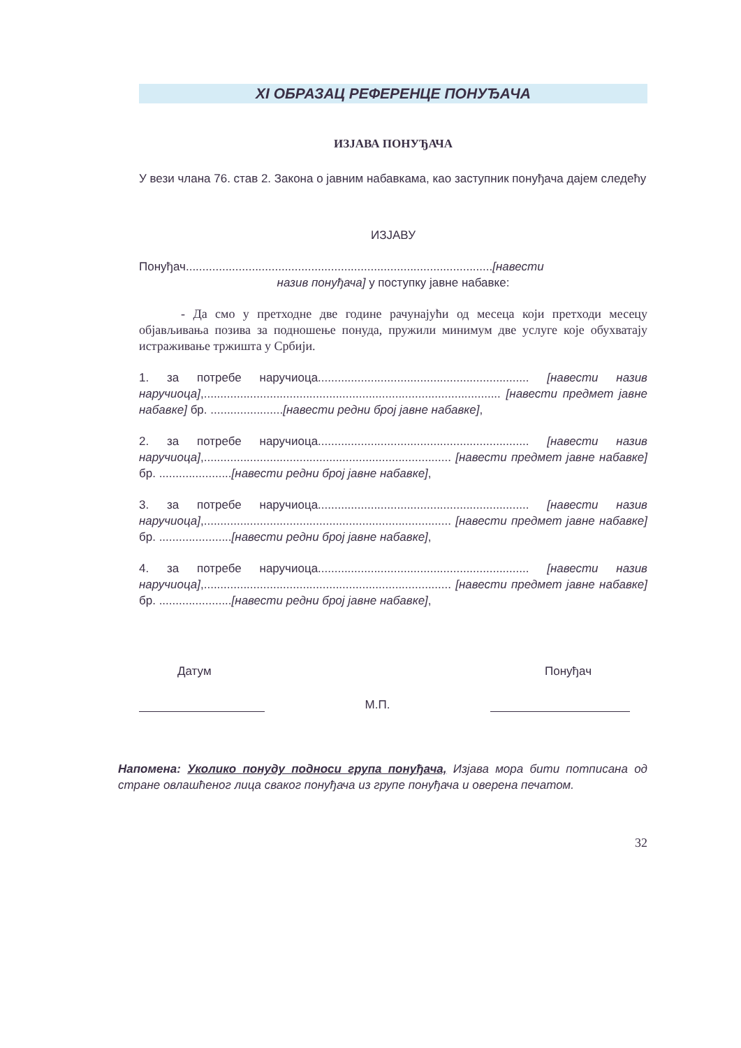XI ОБРАЗАЦ РЕФЕРЕНЦЕ ПОНУЂАЧА
ИЗЈАВА ПОНУЂАЧА
У вези члана 76. став 2. Закона о јавним набавкама, као заступник понуђача дајем следећу
ИЗЈАВУ
Понуђач.............................................................................................[навести
назив понуђача] у поступку јавне набавке:
- Да смо у претходне две године рачунајући од месеца који претходи месецу објављивања позива за подношење понуда, пружили минимум две услуге које обухватају истраживање тржишта у Србији.
1. за потребе наручиоца................................................................ [навести назив наручиоца],.......................................................................................... [навести предмет јавне набавке] бр. ......................[навести редни број јавне набавке],
2. за потребе наручиоца................................................................ [навести назив наручиоца],........................................................................... [навести предмет јавне набавке] бр. ......................[навести редни број јавне набавке],
3. за потребе наручиоца................................................................ [навести назив наручиоца],........................................................................... [навести предмет јавне набавке] бр. ......................[навести редни број јавне набавке],
4. за потребе наручиоца................................................................ [навести назив наручиоца],........................................................................... [навести предмет јавне набавке] бр. ......................[навести редни број јавне набавке],
Датум Понуђач
М.П.
Напомена: Уколико понуду подноси група понуђача, Изјава мора бити потписана од стране овлашћеног лица сваког понуђача из групе понуђача и оверена печатом.
32